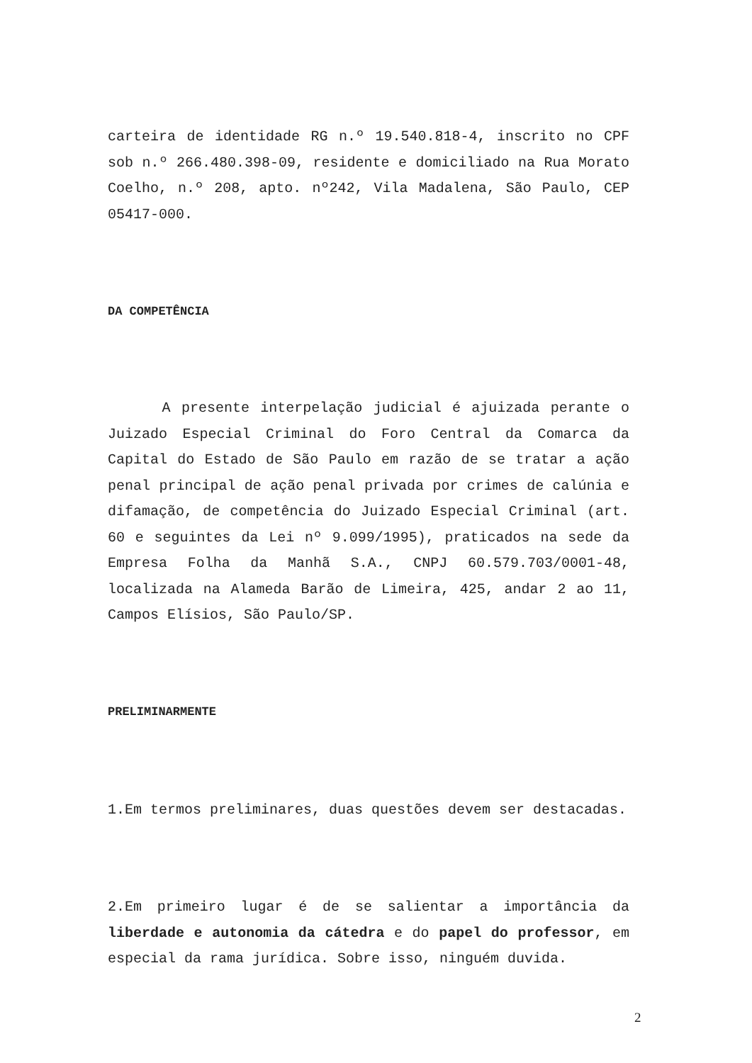carteira de identidade RG n.º 19.540.818-4, inscrito no CPF sob n.º 266.480.398-09, residente e domiciliado na Rua Morato Coelho, n.º 208, apto. nº242, Vila Madalena, São Paulo, CEP 05417-000.
DA COMPETÊNCIA
A presente interpelação judicial é ajuizada perante o Juizado Especial Criminal do Foro Central da Comarca da Capital do Estado de São Paulo em razão de se tratar a ação penal principal de ação penal privada por crimes de calúnia e difamação, de competência do Juizado Especial Criminal (art. 60 e seguintes da Lei nº 9.099/1995), praticados na sede da Empresa Folha da Manhã S.A., CNPJ 60.579.703/0001-48, localizada na Alameda Barão de Limeira, 425, andar 2 ao 11, Campos Elísios, São Paulo/SP.
PRELIMINARMENTE
1.Em termos preliminares, duas questões devem ser destacadas.
2.Em primeiro lugar é de se salientar a importância da liberdade e autonomia da cátedra e do papel do professor, em especial da rama jurídica. Sobre isso, ninguém duvida.
2